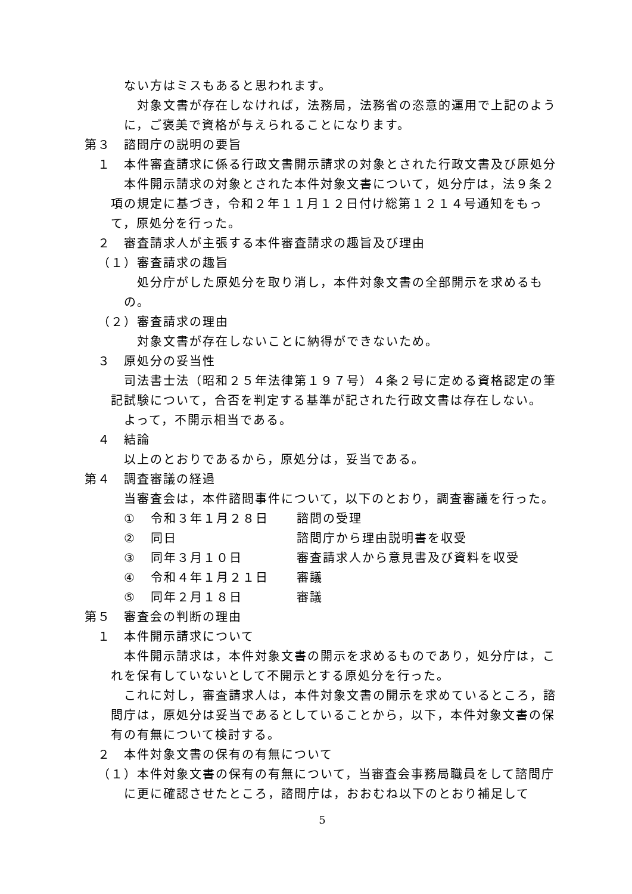ない方はミスもあると思われます。
対象文書が存在しなければ，法務局，法務省の恣意的運用で上記のように，ご褒美で資格が与えられることになります。
第３　諮問庁の説明の要旨
１　本件審査請求に係る行政文書開示請求の対象とされた行政文書及び原処分
本件開示請求の対象とされた本件対象文書について，処分庁は，法９条２項の規定に基づき，令和２年１１月１２日付け総第１２１４号通知をもって，原処分を行った。
２　審査請求人が主張する本件審査請求の趣旨及び理由
（１）審査請求の趣旨
処分庁がした原処分を取り消し，本件対象文書の全部開示を求めるもの。
（２）審査請求の理由
対象文書が存在しないことに納得ができないため。
３　原処分の妥当性
司法書士法（昭和２５年法律第１９７号）４条２号に定める資格認定の筆記試験について，合否を判定する基準が記された行政文書は存在しない。
よって，不開示相当である。
４　結論
以上のとおりであるから，原処分は，妥当である。
第４　調査審議の経過
当審査会は，本件諮問事件について，以下のとおり，調査審議を行った。
| ① | 令和３年１月２８日 | 諮問の受理 |
| ② | 同日 | 諮問庁から理由説明書を収受 |
| ③ | 同年３月１０日 | 審査請求人から意見書及び資料を収受 |
| ④ | 令和４年１月２１日 | 審議 |
| ⑤ | 同年２月１８日 | 審議 |
第５　審査会の判断の理由
１　本件開示請求について
本件開示請求は，本件対象文書の開示を求めるものであり，処分庁は，これを保有していないとして不開示とする原処分を行った。
これに対し，審査請求人は，本件対象文書の開示を求めているところ，諮問庁は，原処分は妥当であるとしていることから，以下，本件対象文書の保有の有無について検討する。
２　本件対象文書の保有の有無について
（１）本件対象文書の保有の有無について，当審査会事務局職員をして諮問庁に更に確認させたところ，諮問庁は，おおむね以下のとおり補足して
5